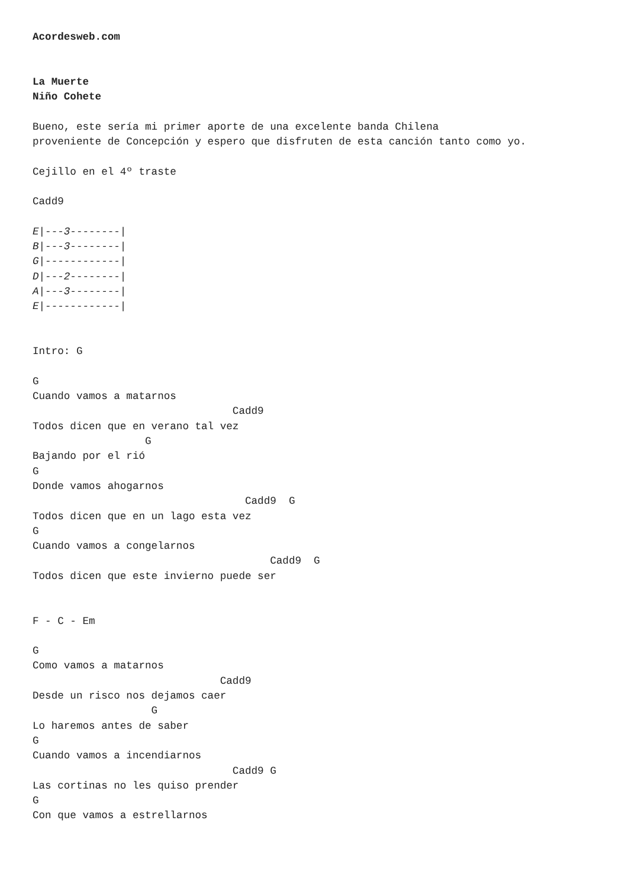Acordesweb.com


La Muerte
Niño Cohete

Bueno, este sería mi primer aporte de una excelente banda Chilena
proveniente de Concepción y espero que disfruten de esta canción tanto como yo.

Cejillo en el 4º traste

Cadd9

E|---3--------|
B|---3--------|
G|------------|
D|---2--------|
A|---3--------|
E|------------|


Intro: G

G
Cuando vamos a matarnos
                                Cadd9
Todos dicen que en verano tal vez
                  G
Bajando por el rió
G
Donde vamos ahogarnos
                                  Cadd9  G
Todos dicen que en un lago esta vez
G
Cuando vamos a congelarnos
                                      Cadd9  G
Todos dicen que este invierno puede ser


F - C - Em

G
Como vamos a matarnos
                              Cadd9
Desde un risco nos dejamos caer
                   G
Lo haremos antes de saber
G
Cuando vamos a incendiarnos
                                Cadd9 G
Las cortinas no les quiso prender
G
Con que vamos a estrellarnos